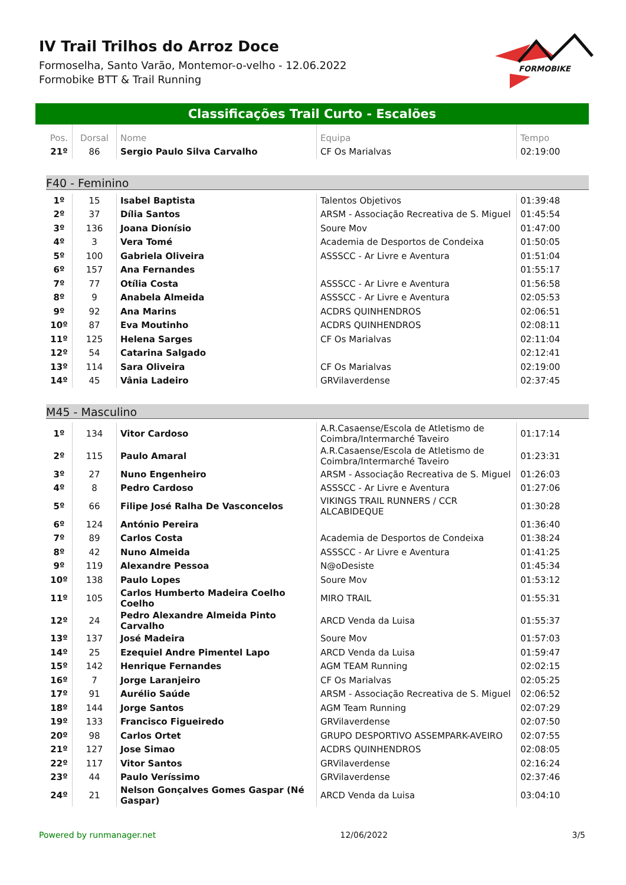IV Trail Trilhos do Arroz Doce
Formoselha, Santo Varão, Montemor-o-velho - 12.06.2022
Formobike BTT & Trail Running
FORMOBIKE
Classificações Trail Curto - Escalões
| Pos. | Dorsal | Nome | Equipa | Tempo |
| --- | --- | --- | --- | --- |
| 21º | 86 | Sergio Paulo Silva Carvalho | CF Os Marialvas | 02:19:00 |
F40 - Feminino
| 1º | 15 | Isabel Baptista | Talentos Objetivos | 01:39:48 |
| 2º | 37 | Dília Santos | ARSM - Associação Recreativa de S. Miguel | 01:45:54 |
| 3º | 136 | Joana Dionísio | Soure Mov | 01:47:00 |
| 4º | 3 | Vera Tomé | Academia de Desportos de Condeixa | 01:50:05 |
| 5º | 100 | Gabriela Oliveira | ASSSCC - Ar Livre e Aventura | 01:51:04 |
| 6º | 157 | Ana Fernandes | | 01:55:17 |
| 7º | 77 | Otília Costa | ASSSCC - Ar Livre e Aventura | 01:56:58 |
| 8º | 9 | Anabela Almeida | ASSSCC - Ar Livre e Aventura | 02:05:53 |
| 9º | 92 | Ana Marins | ACDRS QUINHENDROS | 02:06:51 |
| 10º | 87 | Eva Moutinho | ACDRS QUINHENDROS | 02:08:11 |
| 11º | 125 | Helena Sarges | CF Os Marialvas | 02:11:04 |
| 12º | 54 | Catarina Salgado | | 02:12:41 |
| 13º | 114 | Sara Oliveira | CF Os Marialvas | 02:19:00 |
| 14º | 45 | Vânia Ladeiro | GRVilaverdense | 02:37:45 |
M45 - Masculino
| 1º | 134 | Vitor Cardoso | A.R.Casaense/Escola de Atletismo de Coimbra/Intermarché Taveiro | 01:17:14 |
| 2º | 115 | Paulo Amaral | A.R.Casaense/Escola de Atletismo de Coimbra/Intermarché Taveiro | 01:23:31 |
| 3º | 27 | Nuno Engenheiro | ARSM - Associação Recreativa de S. Miguel | 01:26:03 |
| 4º | 8 | Pedro Cardoso | ASSSCC - Ar Livre e Aventura | 01:27:06 |
| 5º | 66 | Filipe José Ralha De Vasconcelos | VIKINGS TRAIL RUNNERS / CCR ALCABIDEQUE | 01:30:28 |
| 6º | 124 | António Pereira | | 01:36:40 |
| 7º | 89 | Carlos Costa | Academia de Desportos de Condeixa | 01:38:24 |
| 8º | 42 | Nuno Almeida | ASSSCC - Ar Livre e Aventura | 01:41:25 |
| 9º | 119 | Alexandre Pessoa | N@oDesiste | 01:45:34 |
| 10º | 138 | Paulo Lopes | Soure Mov | 01:53:12 |
| 11º | 105 | Carlos Humberto Madeira Coelho Coelho | MIRO TRAIL | 01:55:31 |
| 12º | 24 | Pedro Alexandre Almeida Pinto Carvalho | ARCD Venda da Luisa | 01:55:37 |
| 13º | 137 | José Madeira | Soure Mov | 01:57:03 |
| 14º | 25 | Ezequiel Andre Pimentel Lapo | ARCD Venda da Luisa | 01:59:47 |
| 15º | 142 | Henrique Fernandes | AGM TEAM Running | 02:02:15 |
| 16º | 7 | Jorge Laranjeiro | CF Os Marialvas | 02:05:25 |
| 17º | 91 | Aurélio Saúde | ARSM - Associação Recreativa de S. Miguel | 02:06:52 |
| 18º | 144 | Jorge Santos | AGM Team Running | 02:07:29 |
| 19º | 133 | Francisco Figueiredo | GRVilaverdense | 02:07:50 |
| 20º | 98 | Carlos Ortet | GRUPO DESPORTIVO ASSEMPARK-AVEIRO | 02:07:55 |
| 21º | 127 | Jose Simao | ACDRS QUINHENDROS | 02:08:05 |
| 22º | 117 | Vitor Santos | GRVilaverdense | 02:16:24 |
| 23º | 44 | Paulo Veríssimo | GRVilaverdense | 02:37:46 |
| 24º | 21 | Nelson Gonçalves Gomes Gaspar (Né Gaspar) | ARCD Venda da Luisa | 03:04:10 |
Powered by runmanager.net 12/06/2022 3/5